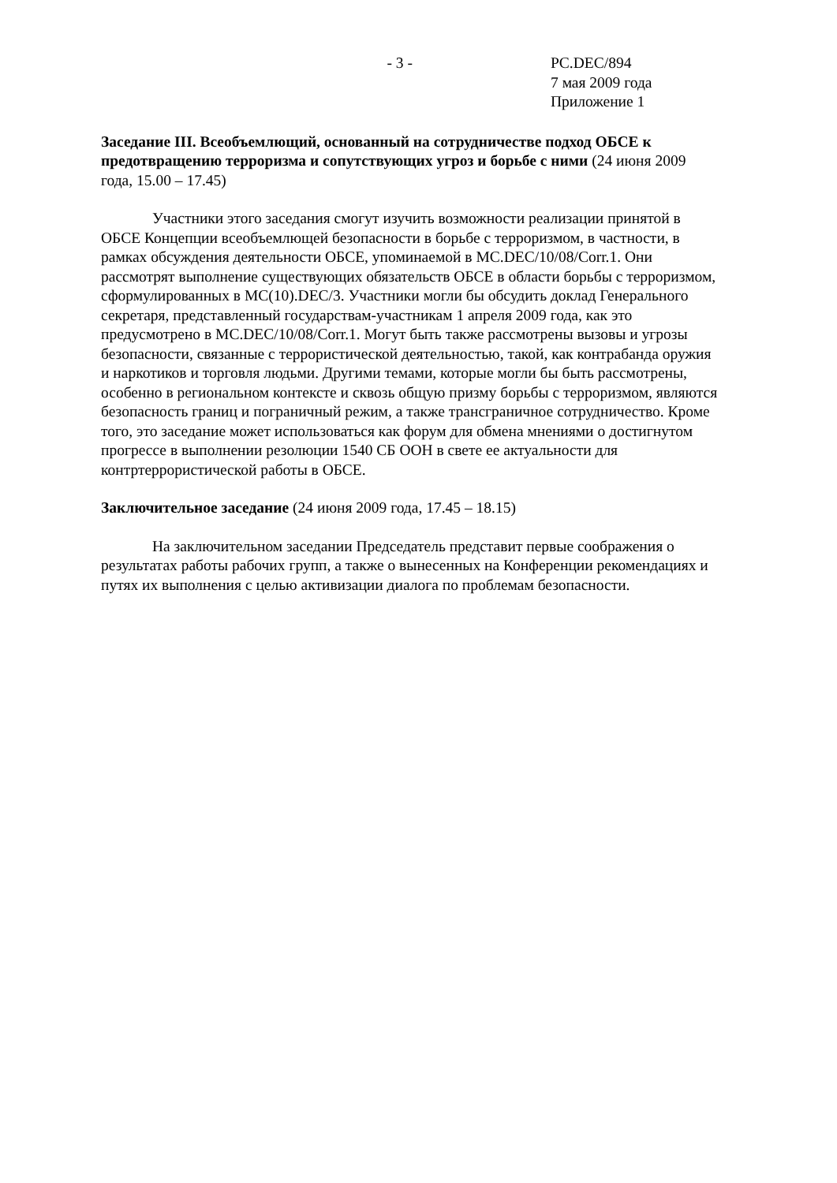- 3 - PC.DEC/894
7 мая 2009 года
Приложение 1
Заседание III. Всеобъемлющий, основанный на сотрудничестве подход ОБСЕ к предотвращению терроризма и сопутствующих угроз и борьбе с ними (24 июня 2009 года, 15.00 – 17.45)
Участники этого заседания смогут изучить возможности реализации принятой в ОБСЕ Концепции всеобъемлющей безопасности в борьбе с терроризмом, в частности, в рамках обсуждения деятельности ОБСЕ, упоминаемой в MC.DEC/10/08/Corr.1. Они рассмотрят выполнение существующих обязательств ОБСЕ в области борьбы с терроризмом, сформулированных в MC(10).DEC/3. Участники могли бы обсудить доклад Генерального секретаря, представленный государствам-участникам 1 апреля 2009 года, как это предусмотрено в MC.DEC/10/08/Corr.1. Могут быть также рассмотрены вызовы и угрозы безопасности, связанные с террористической деятельностью, такой, как контрабанда оружия и наркотиков и торговля людьми. Другими темами, которые могли бы быть рассмотрены, особенно в региональном контексте и сквозь общую призму борьбы с терроризмом, являются безопасность границ и пограничный режим, а также трансграничное сотрудничество. Кроме того, это заседание может использоваться как форум для обмена мнениями о достигнутом прогрессе в выполнении резолюции 1540 СБ ООН в свете ее актуальности для контртеррористической работы в ОБСЕ.
Заключительное заседание (24 июня 2009 года, 17.45 – 18.15)
На заключительном заседании Председатель представит первые соображения о результатах работы рабочих групп, а также о вынесенных на Конференции рекомендациях и путях их выполнения с целью активизации диалога по проблемам безопасности.